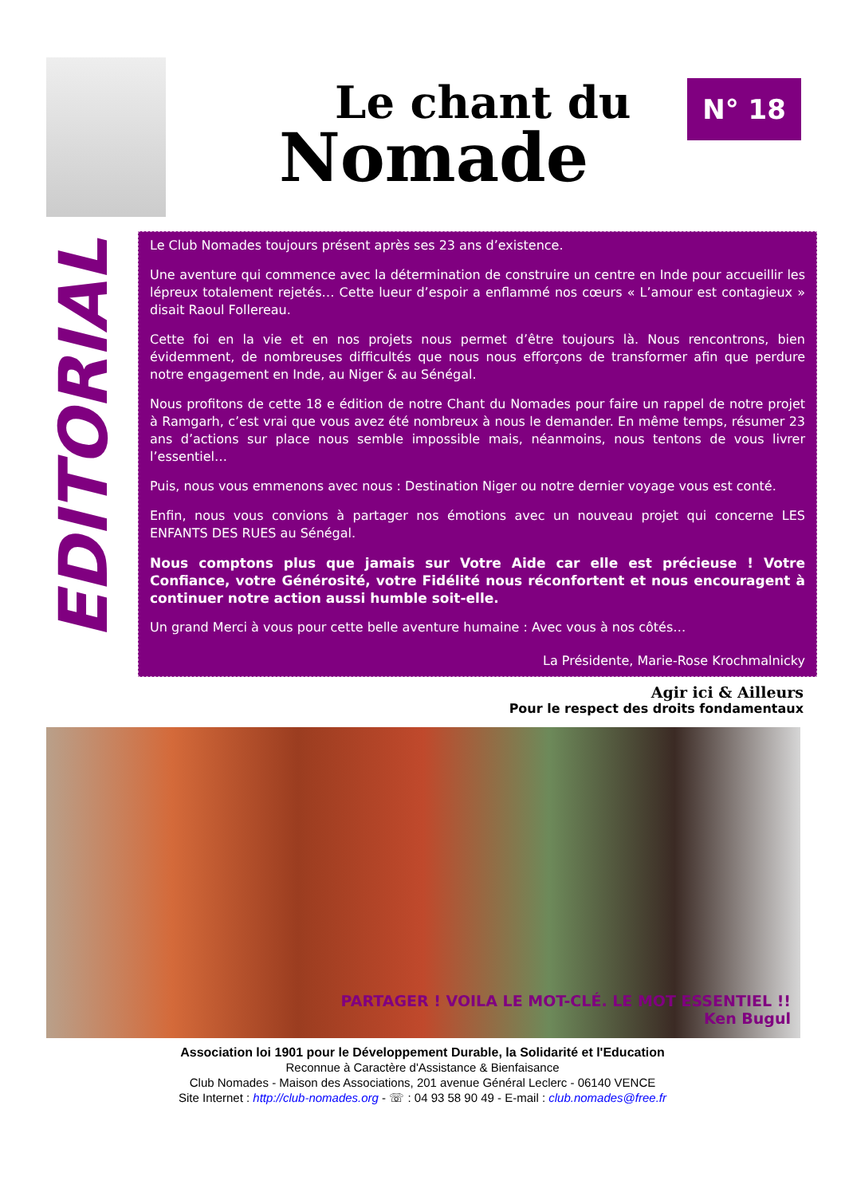Le chant du
Nomade
N° 18
EDITORIAL
Le Club Nomades toujours présent après ses 23 ans d’existence.
Une aventure qui commence avec la détermination de construire un centre en Inde pour accueillir les lépreux totalement rejetés… Cette lueur d’espoir a enflammé nos cœurs « L’amour est contagieux » disait Raoul Follereau.
Cette foi en la vie et en nos projets nous permet d’être toujours là. Nous rencontrons, bien évidemment, de nombreuses difficultés que nous nous efforçons de transformer afin que perdure notre engagement en Inde, au Niger & au Sénégal.
Nous profitons de cette 18 e édition de notre Chant du Nomades pour faire un rappel de notre projet à Ramgarh, c’est vrai que vous avez été nombreux à nous le demander. En même temps, résumer 23 ans d’actions sur place nous semble impossible mais, néanmoins, nous tentons de vous livrer l’essentiel…
Puis, nous vous emmenons avec nous : Destination Niger ou notre dernier voyage vous est conté.
Enfin, nous vous convions à partager nos émotions avec un nouveau projet qui concerne LES ENFANTS DES RUES au Sénégal.
Nous comptons plus que jamais sur Votre Aide car elle est précieuse ! Votre Confiance, votre Générosité, votre Fidélité nous réconfortent et nous encouragent à continuer notre action aussi humble soit-elle.
Un grand Merci à vous pour cette belle aventure humaine : Avec vous à nos côtés…
La Présidente, Marie-Rose Krochmalnicky
Agir ici & Ailleurs
Pour le respect des droits fondamentaux
PARTAGER ! VOILA LE MOT-CLÉ. LE MOT ESSENTIEL !!
Ken Bugul
Association loi 1901 pour le Développement Durable, la Solidarité et l'Education
Reconnue à Caractère d'Assistance & Bienfaisance
Club Nomades - Maison des Associations, 201 avenue Général Leclerc - 06140 VENCE
Site Internet : http://club-nomades.org - ☏ : 04 93 58 90 49 - E-mail : club.nomades@free.fr